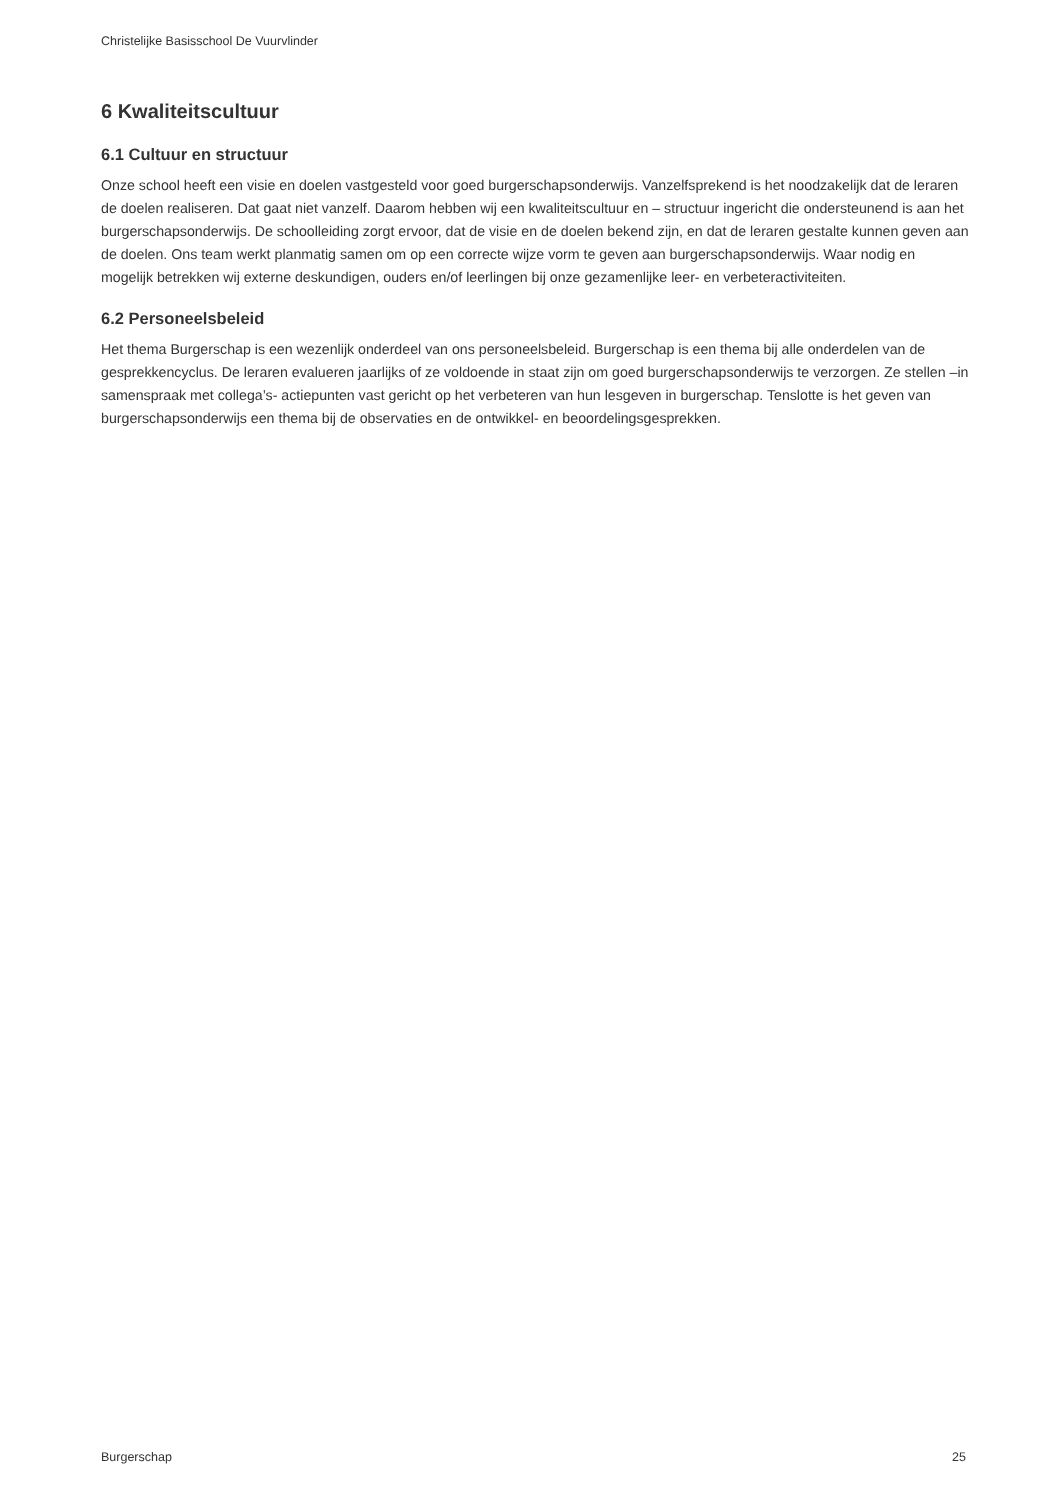Christelijke Basisschool De Vuurvlinder
6 Kwaliteitscultuur
6.1 Cultuur en structuur
Onze school heeft een visie en doelen vastgesteld voor goed burgerschapsonderwijs. Vanzelfsprekend is het noodzakelijk dat de leraren de doelen realiseren. Dat gaat niet vanzelf. Daarom hebben wij een kwaliteitscultuur en – structuur ingericht die ondersteunend is aan het burgerschapsonderwijs. De schoolleiding zorgt ervoor, dat de visie en de doelen bekend zijn, en dat de leraren gestalte kunnen geven aan de doelen. Ons team werkt planmatig samen om op een correcte wijze vorm te geven aan burgerschapsonderwijs. Waar nodig en mogelijk betrekken wij externe deskundigen, ouders en/of leerlingen bij onze gezamenlijke leer- en verbeteractiviteiten.
6.2 Personeelsbeleid
Het thema Burgerschap is een wezenlijk onderdeel van ons personeelsbeleid. Burgerschap is een thema bij alle onderdelen van de gesprekkencyclus. De leraren evalueren jaarlijks of ze voldoende in staat zijn om goed burgerschapsonderwijs te verzorgen. Ze stellen –in samenspraak met collega’s- actiepunten vast gericht op het verbeteren van hun lesgeven in burgerschap. Tenslotte is het geven van burgerschapsonderwijs een thema bij de observaties en de ontwikkel- en beoordelingsgesprekken.
Burgerschap 25